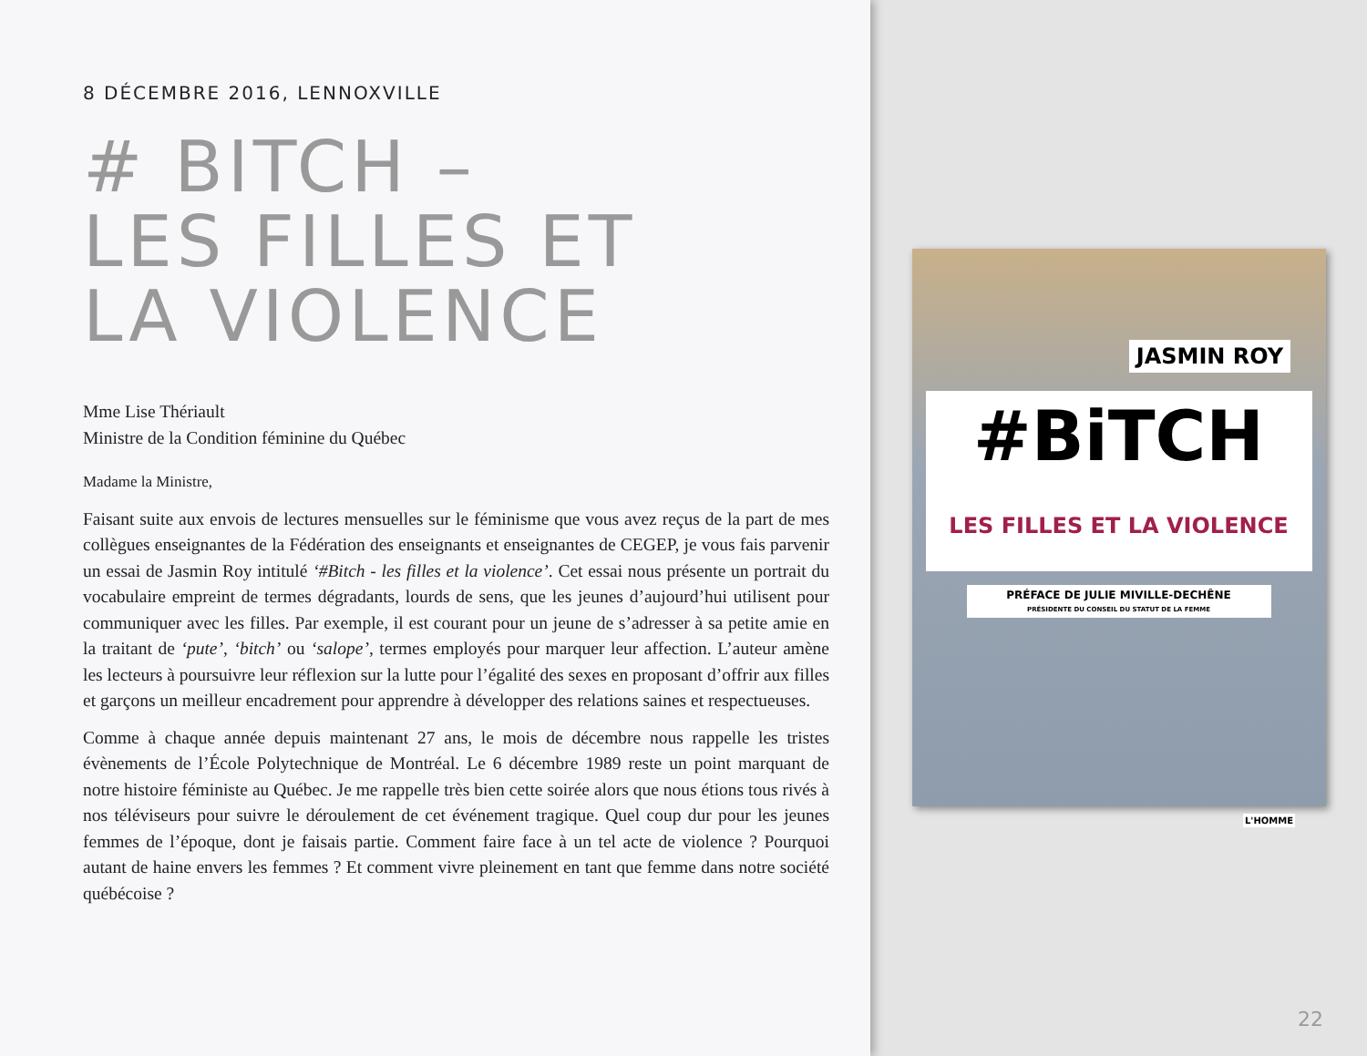8 DÉCEMBRE 2016, LENNOXVILLE
# BITCH –
LES FILLES ET
LA VIOLENCE
Mme Lise Thériault
Ministre de la Condition féminine du Québec
Madame la Ministre,
Faisant suite aux envois de lectures mensuelles sur le féminisme que vous avez reçus de la part de mes collègues enseignantes de la Fédération des enseignants et enseignantes de CEGEP, je vous fais parvenir un essai de Jasmin Roy intitulé ‘#Bitch - les filles et la violence’. Cet essai nous présente un portrait du vocabulaire empreint de termes dégradants, lourds de sens, que les jeunes d’aujourd’hui utilisent pour communiquer avec les filles. Par exemple, il est courant pour un jeune de s’adresser à sa petite amie en la traitant de ‘pute’, ‘bitch’ ou ‘salope’, termes employés pour marquer leur affection. L’auteur amène les lecteurs à poursuivre leur réflexion sur la lutte pour l’égalité des sexes en proposant d’offrir aux filles et garçons un meilleur encadrement pour apprendre à développer des relations saines et respectueuses.
Comme à chaque année depuis maintenant 27 ans, le mois de décembre nous rappelle les tristes évènements de l’École Polytechnique de Montréal. Le 6 décembre 1989 reste un point marquant de notre histoire féministe au Québec. Je me rappelle très bien cette soirée alors que nous étions tous rivés à nos téléviseurs pour suivre le déroulement de cet événement tragique. Quel coup dur pour les jeunes femmes de l’époque, dont je faisais partie. Comment faire face à un tel acte de violence ? Pourquoi autant de haine envers les femmes ? Et comment vivre pleinement en tant que femme dans notre société québécoise ?
JASMIN ROY
#BiTCH
LES FILLES ET LA VIOLENCE
PRÉFACE DE JULIE MIVILLE-DECHÊNE
PRÉSIDENTE DU CONSEIL DU STATUT DE LA FEMME
L'HOMME
22